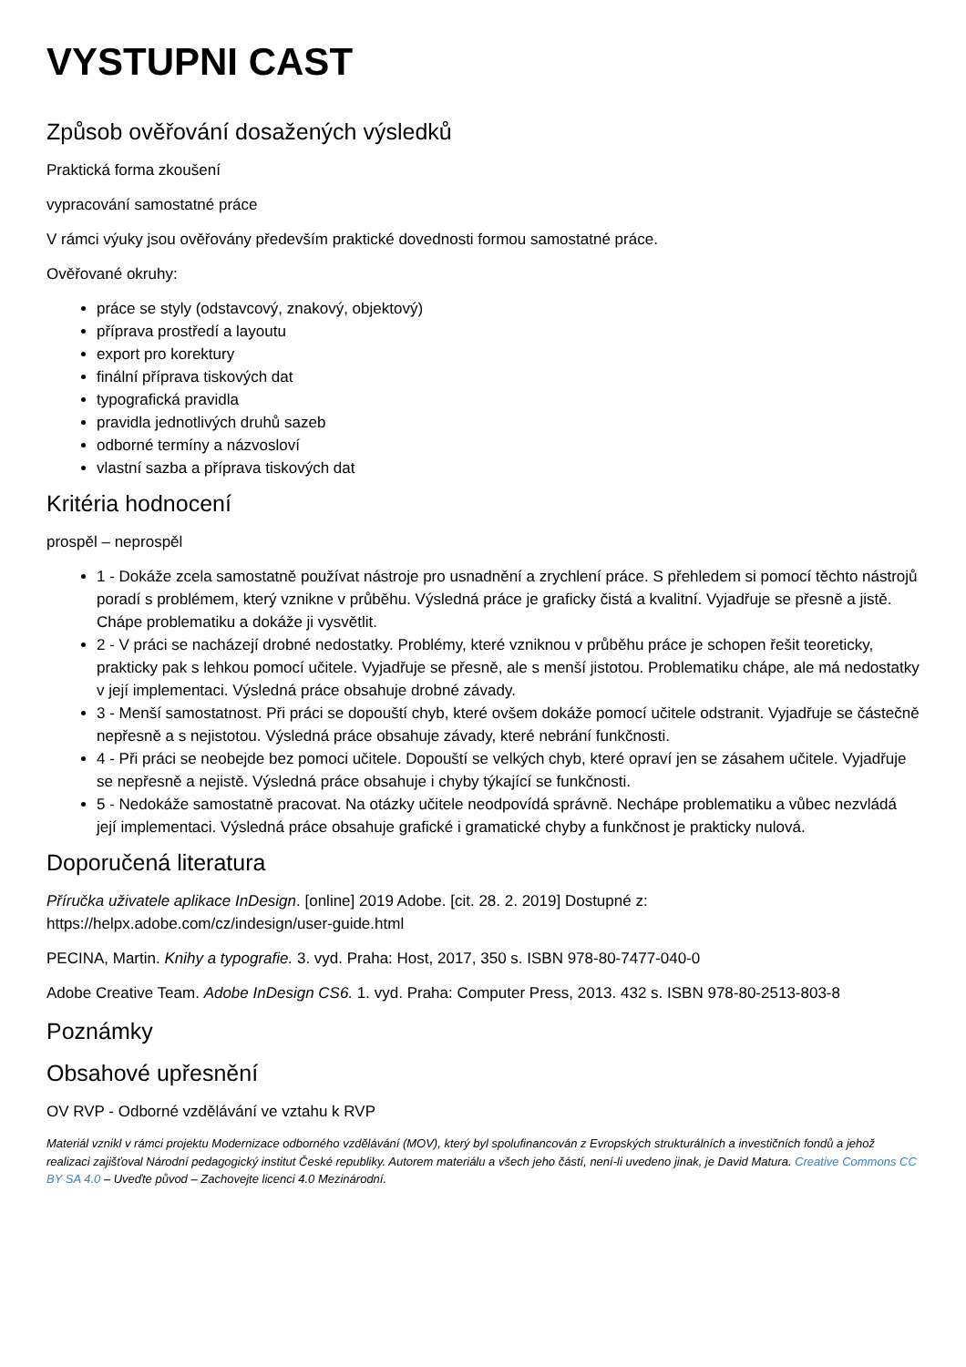VYSTUPNI CAST
Způsob ověřování dosažených výsledků
Praktická forma zkoušení
vypracování samostatné práce
V rámci výuky jsou ověřovány především praktické dovednosti formou samostatné práce.
Ověřované okruhy:
práce se styly (odstavcový, znakový, objektový)
příprava prostředí a layoutu
export pro korektury
finální příprava tiskových dat
typografická pravidla
pravidla jednotlivých druhů sazeb
odborné termíny a názvosloví
vlastní sazba a příprava tiskových dat
Kritéria hodnocení
prospěl – neprospěl
1 - Dokáže zcela samostatně používat nástroje pro usnadnění a zrychlení práce. S přehledem si pomocí těchto nástrojů poradí s problémem, který vznikne v průběhu. Výsledná práce je graficky čistá a kvalitní. Vyjadřuje se přesně a jistě. Chápe problematiku a dokáže ji vysvětlit.
2 - V práci se nacházejí drobné nedostatky. Problémy, které vzniknou v průběhu práce je schopen řešit teoreticky, prakticky pak s lehkou pomocí učitele. Vyjadřuje se přesně, ale s menší jistotou. Problematiku chápe, ale má nedostatky v její implementaci. Výsledná práce obsahuje drobné závady.
3 - Menší samostatnost. Při práci se dopouští chyb, které ovšem dokáže pomocí učitele odstranit. Vyjadřuje se částečně nepřesně a s nejistotou. Výsledná práce obsahuje závady, které nebrání funkčnosti.
4 - Při práci se neobejde bez pomoci učitele. Dopouští se velkých chyb, které opraví jen se zásahem učitele. Vyjadřuje se nepřesně a nejistě. Výsledná práce obsahuje i chyby týkající se funkčnosti.
5 - Nedokáže samostatně pracovat. Na otázky učitele neodpovídá správně. Nechápe problematiku a vůbec nezvládá její implementaci. Výsledná práce obsahuje grafické i gramatické chyby a funkčnost je prakticky nulová.
Doporučená literatura
Příručka uživatele aplikace InDesign. [online] 2019 Adobe. [cit. 28. 2. 2019] Dostupné z: https://helpx.adobe.com/cz/indesign/user-guide.html
PECINA, Martin. Knihy a typografie. 3. vyd. Praha: Host, 2017, 350 s. ISBN 978-80-7477-040-0
Adobe Creative Team. Adobe InDesign CS6. 1. vyd. Praha: Computer Press, 2013. 432 s. ISBN 978-80-2513-803-8
Poznámky
Obsahové upřesnění
OV RVP - Odborné vzdělávání ve vztahu k RVP
Materiál vznikl v rámci projektu Modernizace odborného vzdělávání (MOV), který byl spolufinancován z Evropských strukturálních a investičních fondů a jehož realizaci zajišťoval Národní pedagogický institut České republiky. Autorem materiálu a všech jeho částí, není-li uvedeno jinak, je David Matura. Creative Commons CC BY SA 4.0 – Uveďte původ – Zachovejte licenci 4.0 Mezinárodní.